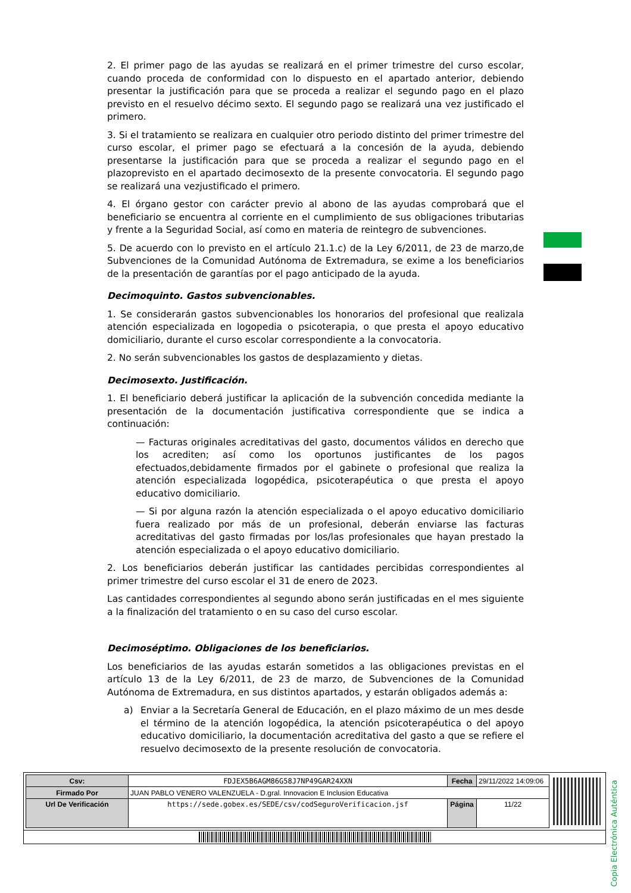2. El primer pago de las ayudas se realizará en el primer trimestre del curso escolar, cuando proceda de conformidad con lo dispuesto en el apartado anterior, debiendo presentar la justificación para que se proceda a realizar el segundo pago en el plazo previsto en el resuelvo décimo sexto. El segundo pago se realizará una vez justificado el primero.
3. Si el tratamiento se realizara en cualquier otro periodo distinto del primer trimestre del curso escolar, el primer pago se efectuará a la concesión de la ayuda, debiendo presentarse la justificación para que se proceda a realizar el segundo pago en el plazoprevisto en el apartado decimosexto de la presente convocatoria. El segundo pago se realizará una vezjustificado el primero.
4. El órgano gestor con carácter previo al abono de las ayudas comprobará que el beneficiario se encuentra al corriente en el cumplimiento de sus obligaciones tributarias y frente a la Seguridad Social, así como en materia de reintegro de subvenciones.
5. De acuerdo con lo previsto en el artículo 21.1.c) de la Ley 6/2011, de 23 de marzo,de Subvenciones de la Comunidad Autónoma de Extremadura, se exime a los beneficiarios de la presentación de garantías por el pago anticipado de la ayuda.
Decimoquinto. Gastos subvencionables.
1. Se considerarán gastos subvencionables los honorarios del profesional que realizala atención especializada en logopedia o psicoterapia, o que presta el apoyo educativo domiciliario, durante el curso escolar correspondiente a la convocatoria.
2. No serán subvencionables los gastos de desplazamiento y dietas.
Decimosexto. Justificación.
1. El beneficiario deberá justificar la aplicación de la subvención concedida mediante la presentación de la documentación justificativa correspondiente que se indica a continuación:
— Facturas originales acreditativas del gasto, documentos válidos en derecho que los acrediten; así como los oportunos justificantes de los pagos efectuados,debidamente firmados por el gabinete o profesional que realiza la atención especializada logopédica, psicoterapéutica o que presta el apoyo educativo domiciliario.
— Si por alguna razón la atención especializada o el apoyo educativo domiciliario fuera realizado por más de un profesional, deberán enviarse las facturas acreditativas del gasto firmadas por los/las profesionales que hayan prestado la atención especializada o el apoyo educativo domiciliario.
2. Los beneficiarios deberán justificar las cantidades percibidas correspondientes al primer trimestre del curso escolar el 31 de enero de 2023.
Las cantidades correspondientes al segundo abono serán justificadas en el mes siguiente a la finalización del tratamiento o en su caso del curso escolar.
Decimoséptimo. Obligaciones de los beneficiarios.
Los beneficiarios de las ayudas estarán sometidos a las obligaciones previstas en el artículo 13 de la Ley 6/2011, de 23 de marzo, de Subvenciones de la Comunidad Autónoma de Extremadura, en sus distintos apartados, y estarán obligados además a:
a) Enviar a la Secretaría General de Educación, en el plazo máximo de un mes desde el término de la atención logopédica, la atención psicoterapéutica o del apoyo educativo domiciliario, la documentación acreditativa del gasto a que se refiere el resuelvo decimosexto de la presente resolución de convocatoria.
Copia Electrónica Auténtica
| Csv: | FDJEX5B6AGM86G58J7NP49GAR24XXN | Fecha | 29/11/2022 14:09:06 |
| Firmado Por | JUAN PABLO VENERO VALENZUELA - D.gral. Innovacion E Inclusion Educativa | | |
| Url De Verificación | https://sede.gobex.es/SEDE/csv/codSeguroVerificacion.jsf | Página | 11/22 |